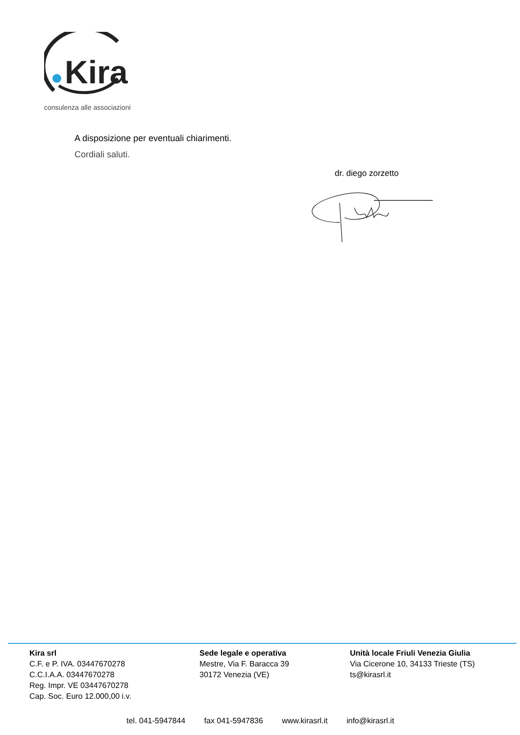Kira
consulenza alle associazioni
A disposizione per eventuali chiarimenti.
Cordiali saluti.
dr. diego zorzetto
Kira srl
C.F. e P. IVA. 03447670278
C.C.I.A.A. 03447670278
Reg. Impr. VE 03447670278
Cap. Soc. Euro 12.000,00 i.v.
Sede legale e operativa
Mestre, Via F. Baracca 39
30172 Venezia (VE)
Unità locale Friuli Venezia Giulia
Via Cicerone 10, 34133 Trieste (TS)
ts@kirasrl.it
tel. 041-5947844 fax 041-5947836 www.kirasrl.it info@kirasrl.it